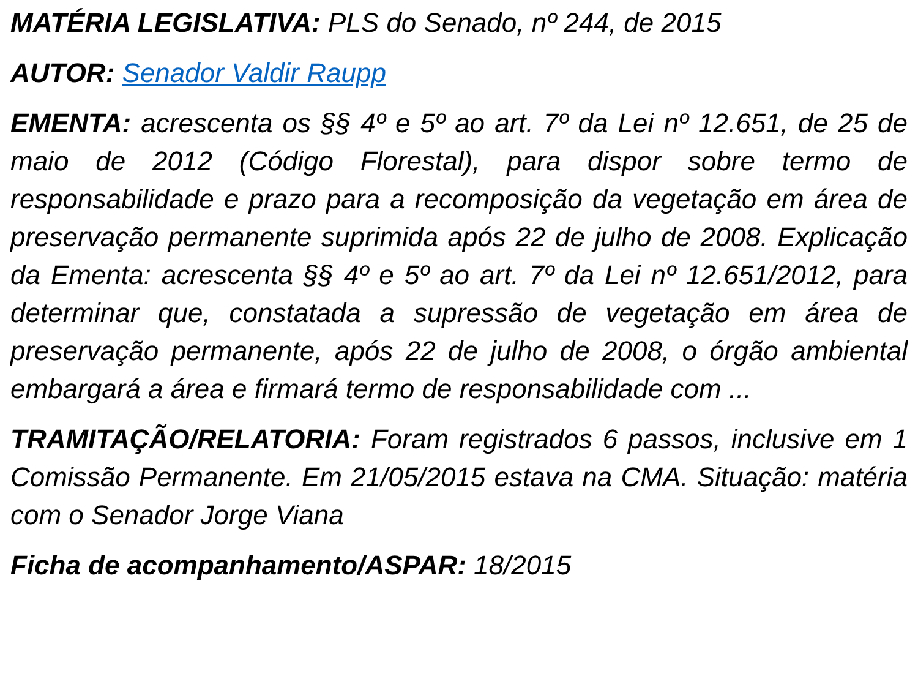MATÉRIA LEGISLATIVA: PLS do Senado, nº 244, de 2015
AUTOR: Senador Valdir Raupp
EMENTA: acrescenta os §§ 4º e 5º ao art. 7º da Lei nº 12.651, de 25 de maio de 2012 (Código Florestal), para dispor sobre termo de responsabilidade e prazo para a recomposição da vegetação em área de preservação permanente suprimida após 22 de julho de 2008. Explicação da Ementa: acrescenta §§ 4º e 5º ao art. 7º da Lei nº 12.651/2012, para determinar que, constatada a supressão de vegetação em área de preservação permanente, após 22 de julho de 2008, o órgão ambiental embargará a área e firmará termo de responsabilidade com ...
TRAMITAÇÃO/RELATORIA: Foram registrados 6 passos, inclusive em 1 Comissão Permanente. Em 21/05/2015 estava na CMA. Situação: matéria com o Senador Jorge Viana
Ficha de acompanhamento/ASPAR: 18/2015